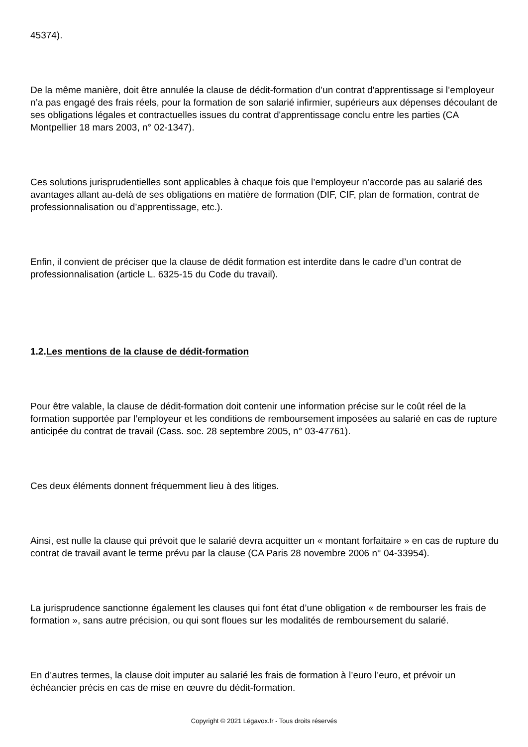45374).
De la même manière, doit être annulée la clause de dédit-formation d’un contrat d'apprentissage si l’employeur n’a pas engagé des frais réels, pour la formation de son salarié infirmier, supérieurs aux dépenses découlant de ses obligations légales et contractuelles issues du contrat d'apprentissage conclu entre les parties (CA Montpellier 18 mars 2003, n° 02-1347).
Ces solutions jurisprudentielles sont applicables à chaque fois que l’employeur n’accorde pas au salarié des avantages allant au-delà de ses obligations en matière de formation (DIF, CIF, plan de formation, contrat de professionnalisation ou d’apprentissage, etc.).
Enfin, il convient de préciser que la clause de dédit formation est interdite dans le cadre d’un contrat de professionnalisation (article L. 6325-15 du Code du travail).
1.2.Les mentions de la clause de dédit-formation
Pour être valable, la clause de dédit-formation doit contenir une information précise sur le coût réel de la formation supportée par l’employeur et les conditions de remboursement imposées au salarié en cas de rupture anticipée du contrat de travail (Cass. soc. 28 septembre 2005, n° 03-47761).
Ces deux éléments donnent fréquemment lieu à des litiges.
Ainsi, est nulle la clause qui prévoit que le salarié devra acquitter un « montant forfaitaire » en cas de rupture du contrat de travail avant le terme prévu par la clause (CA Paris 28 novembre 2006 n° 04-33954).
La jurisprudence sanctionne également les clauses qui font état d’une obligation « de rembourser les frais de formation », sans autre précision, ou qui sont floues sur les modalités de remboursement du salarié.
En d’autres termes, la clause doit imputer au salarié les frais de formation à l’euro l’euro, et prévoir un échéancier précis en cas de mise en œuvre du dédit-formation.
Copyright © 2021 Légavox.fr - Tous droits réservés